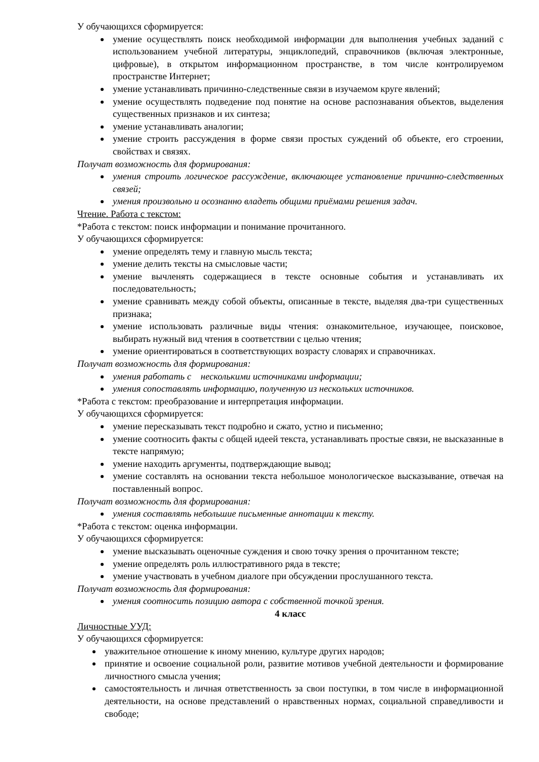У обучающихся сформируется:
умение осуществлять поиск необходимой информации для выполнения учебных заданий с использованием учебной литературы, энциклопедий, справочников (включая электронные, цифровые), в открытом информационном пространстве, в том числе контролируемом пространстве Интернет;
умение устанавливать причинно-следственные связи в изучаемом круге явлений;
умение осуществлять подведение под понятие на основе распознавания объектов, выделения существенных признаков и их синтеза;
умение устанавливать аналогии;
умение строить рассуждения в форме связи простых суждений об объекте, его строении, свойствах и связях.
Получат возможность для формирования:
умения строить логическое рассуждение, включающее установление причинно-следственных связей;
умения произвольно и осознанно владеть общими приёмами решения задач.
Чтение. Работа с текстом:
*Работа с текстом: поиск информации и понимание прочитанного.
У обучающихся сформируется:
умение определять тему и главную мысль текста;
умение делить тексты на смысловые части;
умение вычленять содержащиеся в тексте основные события и устанавливать их последовательность;
умение сравнивать между собой объекты, описанные в тексте, выделяя два-три существенных признака;
умение использовать различные виды чтения: ознакомительное, изучающее, поисковое, выбирать нужный вид чтения в соответствии с целью чтения;
умение ориентироваться в соответствующих возрасту словарях и справочниках.
Получат возможность для формирования:
умения работать с несколькими источниками информации;
умения сопоставлять информацию, полученную из нескольких источников.
*Работа с текстом: преобразование и интерпретация информации.
У обучающихся сформируется:
умение пересказывать текст подробно и сжато, устно и письменно;
умение соотносить факты с общей идеей текста, устанавливать простые связи, не высказанные в тексте напрямую;
умение находить аргументы, подтверждающие вывод;
умение составлять на основании текста небольшое монологическое высказывание, отвечая на поставленный вопрос.
Получат возможность для формирования:
умения составлять небольшие письменные аннотации к тексту.
*Работа с текстом: оценка информации.
У обучающихся сформируется:
умение высказывать оценочные суждения и свою точку зрения о прочитанном тексте;
умение определять роль иллюстративного ряда в тексте;
умение участвовать в учебном диалоге при обсуждении прослушанного текста.
Получат возможность для формирования:
умения соотносить позицию автора с собственной точкой зрения.
4 класс
Личностные УУД:
У обучающихся сформируется:
уважительное отношение к иному мнению, культуре других народов;
принятие и освоение социальной роли, развитие мотивов учебной деятельности и формирование личностного смысла учения;
самостоятельность и личная ответственность за свои поступки, в том числе в информационной деятельности, на основе представлений о нравственных нормах, социальной справедливости и свободе;